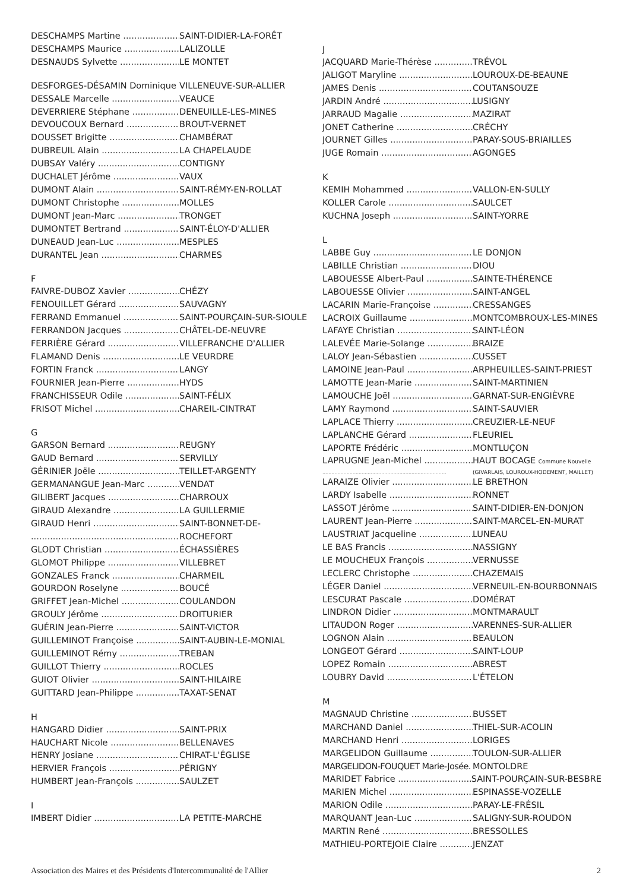DESCHAMPS Martine SAINT-DIDIER-LA-FORÊT
DESCHAMPS Maurice LALIZOLLE
DESNAUDS Sylvette LE MONTET
DESFORGES-DÉSAMIN Dominique VILLENEUVE-SUR-ALLIER
DESSALE Marcelle VEAUCE
DEVERRIERE Stéphane DENEUILLE-LES-MINES
DEVOUCOUX Bernard BROUT-VERNET
DOUSSET Brigitte CHAMBÉRAT
DUBREUIL Alain LA CHAPELAUDE
DUBSAY Valéry CONTIGNY
DUCHALET Jérôme VAUX
DUMONT Alain SAINT-RÉMY-EN-ROLLAT
DUMONT Christophe MOLLES
DUMONT Jean-Marc TRONGET
DUMONTET Bertrand SAINT-ÉLOY-D'ALLIER
DUNEAUD Jean-Luc MESPLES
DURANTEL Jean CHARMES
F
FAIVRE-DUBOZ Xavier CHÉZY
FENOUILLET Gérard SAUVAGNY
FERRAND Emmanuel SAINT-POURÇAIN-SUR-SIOULE
FERRANDON Jacques CHÂTEL-DE-NEUVRE
FERRIÈRE Gérard VILLEFRANCHE D'ALLIER
FLAMAND Denis LE VEURDRE
FORTIN Franck LANGY
FOURNIER Jean-Pierre HYDS
FRANCHISSEUR Odile SAINT-FÉLIX
FRISOT Michel CHAREIL-CINTRAT
G
GARSON Bernard REUGNY
GAUD Bernard SERVILLY
GÉRINIER Joële TEILLET-ARGENTY
GERMANANGUE Jean-Marc VENDAT
GILIBERT Jacques CHARROUX
GIRAUD Alexandre LA GUILLERMIE
GIRAUD Henri SAINT-BONNET-DE-
ROCHEFORT
GLODT Christian ÉCHASSIÈRES
GLOMOT Philippe VILLEBRET
GONZALES Franck CHARMEIL
GOURDON Roselyne BOUCÉ
GRIFFET Jean-Michel COULANDON
GROULY Jérôme DROITURIER
GUÉRIN Jean-Pierre SAINT-VICTOR
GUILLEMINOT Françoise SAINT-AUBIN-LE-MONIAL
GUILLEMINOT Rémy TREBAN
GUILLOT Thierry ROCLES
GUIOT Olivier SAINT-HILAIRE
GUITTARD Jean-Philippe TAXAT-SENAT
H
HANGARD Didier SAINT-PRIX
HAUCHART Nicole BELLENAVES
HENRY Josiane CHIRAT-L'ÉGLISE
HERVIER François PÉRIGNY
HUMBERT Jean-François SAULZET
I
IMBERT Didier LA PETITE-MARCHE
J
JACQUARD Marie-Thérèse TRÉVOL
JALIGOT Maryline LOUROUX-DE-BEAUNE
JAMES Denis COUTANSOUZE
JARDIN André LUSIGNY
JARRAUD Magalie MAZIRAT
JONET Catherine CRÉCHY
JOURNET Gilles PARAY-SOUS-BRIAILLES
JUGE Romain AGONGES
K
KEMIH Mohammed VALLON-EN-SULLY
KOLLER Carole SAULCET
KUCHNA Joseph SAINT-YORRE
L
LABBE Guy LE DONJON
LABILLE Christian DIOU
LABOUESSE Albert-Paul SAINTE-THÉRENCE
LABOUESSE Olivier SAINT-ANGEL
LACARIN Marie-Françoise CRESSANGES
LACROIX Guillaume MONTCOMBROUX-LES-MINES
LAFAYE Christian SAINT-LÉON
LALEVÉE Marie-Solange BRAIZE
LALOY Jean-Sébastien CUSSET
LAMOINE Jean-Paul ARPHEUILLES-SAINT-PRIEST
LAMOTTE Jean-Marie SAINT-MARTINIEN
LAMOUCHE Joël GARNAT-SUR-ENGIÈVRE
LAMY Raymond SAINT-SAUVIER
LAPLACE Thierry CREUZIER-LE-NEUF
LAPLANCHE Gérard FLEURIEL
LAPORTE Frédéric MONTLUÇON
LAPRUGNE Jean-Michel HAUT BOCAGE Commune Nouvelle
(GIVARLAIS, LOUROUX-HODEMENT, MAILLET)
LARAIZE Olivier LE BRETHON
LARDY Isabelle RONNET
LASSOT Jérôme SAINT-DIDIER-EN-DONJON
LAURENT Jean-Pierre SAINT-MARCEL-EN-MURAT
LAUSTRIAT Jacqueline LUNEAU
LE BAS Francis NASSIGNY
LE MOUCHEUX François VERNUSSE
LECLERC Christophe CHAZEMAIS
LÉGER Daniel VERNEUIL-EN-BOURBONNAIS
LESCURAT Pascale DOMÉRAT
LINDRON Didier MONTMARAULT
LITAUDON Roger VARENNES-SUR-ALLIER
LOGNON Alain BEAULON
LONGEOT Gérard SAINT-LOUP
LOPEZ Romain ABREST
LOUBRY David L'ÉTELON
M
MAGNAUD Christine BUSSET
MARCHAND Daniel THIEL-SUR-ACOLIN
MARCHAND Henri LORIGES
MARGELIDON Guillaume TOULON-SUR-ALLIER
MARGELIDON-FOUQUET Marie-Josée. MONTOLDRE
MARIDET Fabrice SAINT-POURÇAIN-SUR-BESBRE
MARIEN Michel ESPINASSE-VOZELLE
MARION Odile PARAY-LE-FRÉSIL
MARQUANT Jean-Luc SALIGNY-SUR-ROUDON
MARTIN René BRESSOLLES
MATHIEU-PORTEJOIE Claire JENZAT
Association des Maires et des Présidents d'Intercommunalité de l'Allier 2